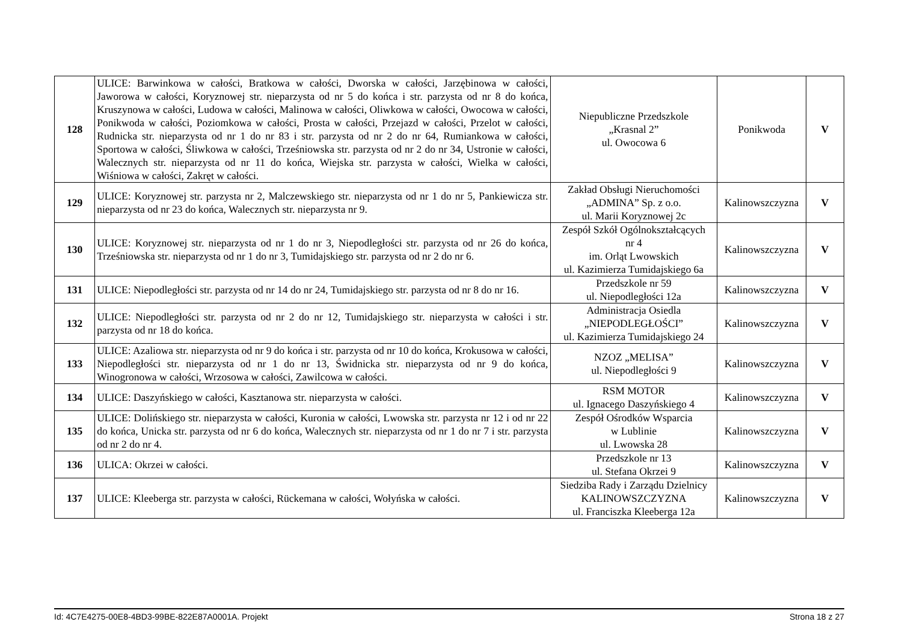| 128 | ULICE: Barwinkowa w całości, Bratkowa w całości, Dworska w całości, Jarzębinowa w całości, Jaworowa w całości, Koryznowej str. nieparzysta od nr 5 do końca i str. parzysta od nr 8 do końca, Kruszynowa w całości, Ludowa w całości, Malinowa w całości, Oliwkowa w całości, Owocowa w całości, Ponikwoda w całości, Poziomkowa w całości, Prosta w całości, Przejazd w całości, Przelot w całości, Rudnicka str. nieparzysta od nr 1 do nr 83 i str. parzysta od nr 2 do nr 64, Rumiankowa w całości, Sportowa w całości, Śliwkowa w całości, Trześniowska str. parzysta od nr 2 do nr 34, Ustronie w całości, Walecznych str. nieparzysta od nr 11 do końca, Wiejska str. parzysta w całości, Wielka w całości, Wiśniowa w całości, Zakręt w całości. | Niepubliczne Przedszkole „Krasnal 2” ul. Owocowa 6 | Ponikwoda | V |
| 129 | ULICE: Koryznowej str. parzysta nr 2, Malczewskiego str. nieparzysta od nr 1 do nr 5, Pankiewicza str. nieparzysta od nr 23 do końca, Walecznych str. nieparzysta nr 9. | Zakład Obsługi Nieruchomości „ADMINA” Sp. z o.o. ul. Marii Koryznowej 2c | Kalinowszczyzna | V |
| 130 | ULICE: Koryznowej str. nieparzysta od nr 1 do nr 3, Niepodległości str. parzysta od nr 26 do końca, Trześniowska str. nieparzysta od nr 1 do nr 3, Tumidajskiego str. parzysta od nr 2 do nr 6. | Zespół Szkół Ogólnokształcących nr 4 im. Orląt Lwowskich ul. Kazimierza Tumidajskiego 6a | Kalinowszczyzna | V |
| 131 | ULICE: Niepodległości str. parzysta od nr 14 do nr 24, Tumidajskiego str. parzysta od nr 8 do nr 16. | Przedszkole nr 59 ul. Niepodległości 12a | Kalinowszczyzna | V |
| 132 | ULICE: Niepodległości str. parzysta od nr 2 do nr 12, Tumidajskiego str. nieparzysta w całości i str. parzysta od nr 18 do końca. | Administracja Osiedla „NIEPODLEGŁOŚCI” ul. Kazimierza Tumidajskiego 24 | Kalinowszczyzna | V |
| 133 | ULICE: Azaliowa str. nieparzysta od nr 9 do końca i str. parzysta od nr 10 do końca, Krokusowa w całości, Niepodległości str. nieparzysta od nr 1 do nr 13, Świdnicka str. nieparzysta od nr 9 do końca, Winogronowa w całości, Wrzosowa w całości, Zawilcowa w całości. | NZOZ „MELISA” ul. Niepodległości 9 | Kalinowszczyzna | V |
| 134 | ULICE: Daszyńskiego w całości, Kasztanowa str. nieparzysta w całości. | RSM MOTOR ul. Ignacego Daszyńskiego 4 | Kalinowszczyzna | V |
| 135 | ULICE: Dolińskiego str. nieparzysta w całości, Kuronia w całości, Lwowska str. parzysta nr 12 i od nr 22 do końca, Unicka str. parzysta od nr 6 do końca, Walecznych str. nieparzysta od nr 1 do nr 7 i str. parzysta od nr 2 do nr 4. | Zespół Ośrodków Wsparcia w Lublinie ul. Lwowska 28 | Kalinowszczyzna | V |
| 136 | ULICA: Okrzei w całości. | Przedszkole nr 13 ul. Stefana Okrzei 9 | Kalinowszczyzna | V |
| 137 | ULICE: Kleeberga str. parzysta w całości, Rückemana w całości, Wołyńska w całości. | Siedziba Rady i Zarządu Dzielnicy KALINOWSZCZYZNA ul. Franciszka Kleeberga 12a | Kalinowszczyzna | V |
Id: 4C7E4275-00E8-4BD3-99BE-822E87A0001A. Projekt Strona 18 z 27